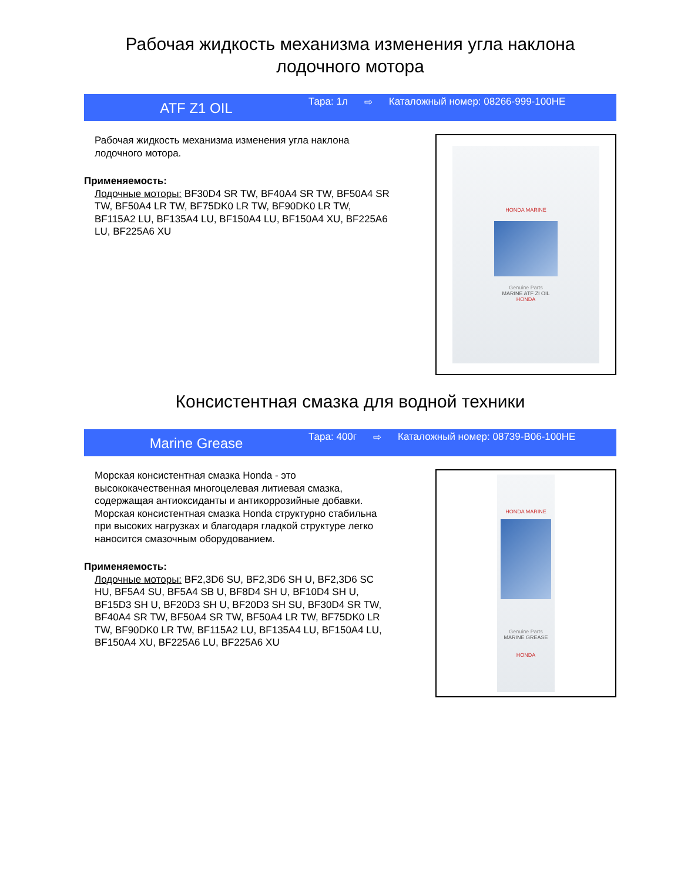Рабочая жидкость механизма изменения угла наклона лодочного мотора
ATF Z1 OIL
Тара: 1л ⇨ Каталожный номер: 08266-999-100HE
Рабочая жидкость механизма изменения угла наклона лодочного мотора.
Применяемость:
Лодочные моторы: BF30D4 SR TW, BF40A4 SR TW, BF50A4 SR TW, BF50A4 LR TW, BF75DK0 LR TW, BF90DK0 LR TW, BF115A2 LU, BF135A4 LU, BF150A4 LU, BF150A4 XU, BF225A6 LU, BF225A6 XU
HONDA MARINE
Genuine Parts
MARINE ATF ZI OIL
HONDA
Консистентная смазка для водной техники
Marine Grease
Тара: 400г ⇨ Каталожный номер: 08739-B06-100HE
Морская консистентная смазка Honda - это высококачественная многоцелевая литиевая смазка, содержащая антиоксиданты и антикоррозийные добавки. Морская консистентная смазка Honda структурно стабильна при высоких нагрузках и благодаря гладкой структуре легко наносится смазочным оборудованием.
Применяемость:
Лодочные моторы: BF2,3D6 SU, BF2,3D6 SH U, BF2,3D6 SC HU, BF5A4 SU, BF5A4 SB U, BF8D4 SH U, BF10D4 SH U, BF15D3 SH U, BF20D3 SH U, BF20D3 SH SU, BF30D4 SR TW, BF40A4 SR TW, BF50A4 SR TW, BF50A4 LR TW, BF75DK0 LR TW, BF90DK0 LR TW, BF115A2 LU, BF135A4 LU, BF150A4 LU, BF150A4 XU, BF225A6 LU, BF225A6 XU
HONDA MARINE
Genuine Parts
MARINE GREASE
HONDA